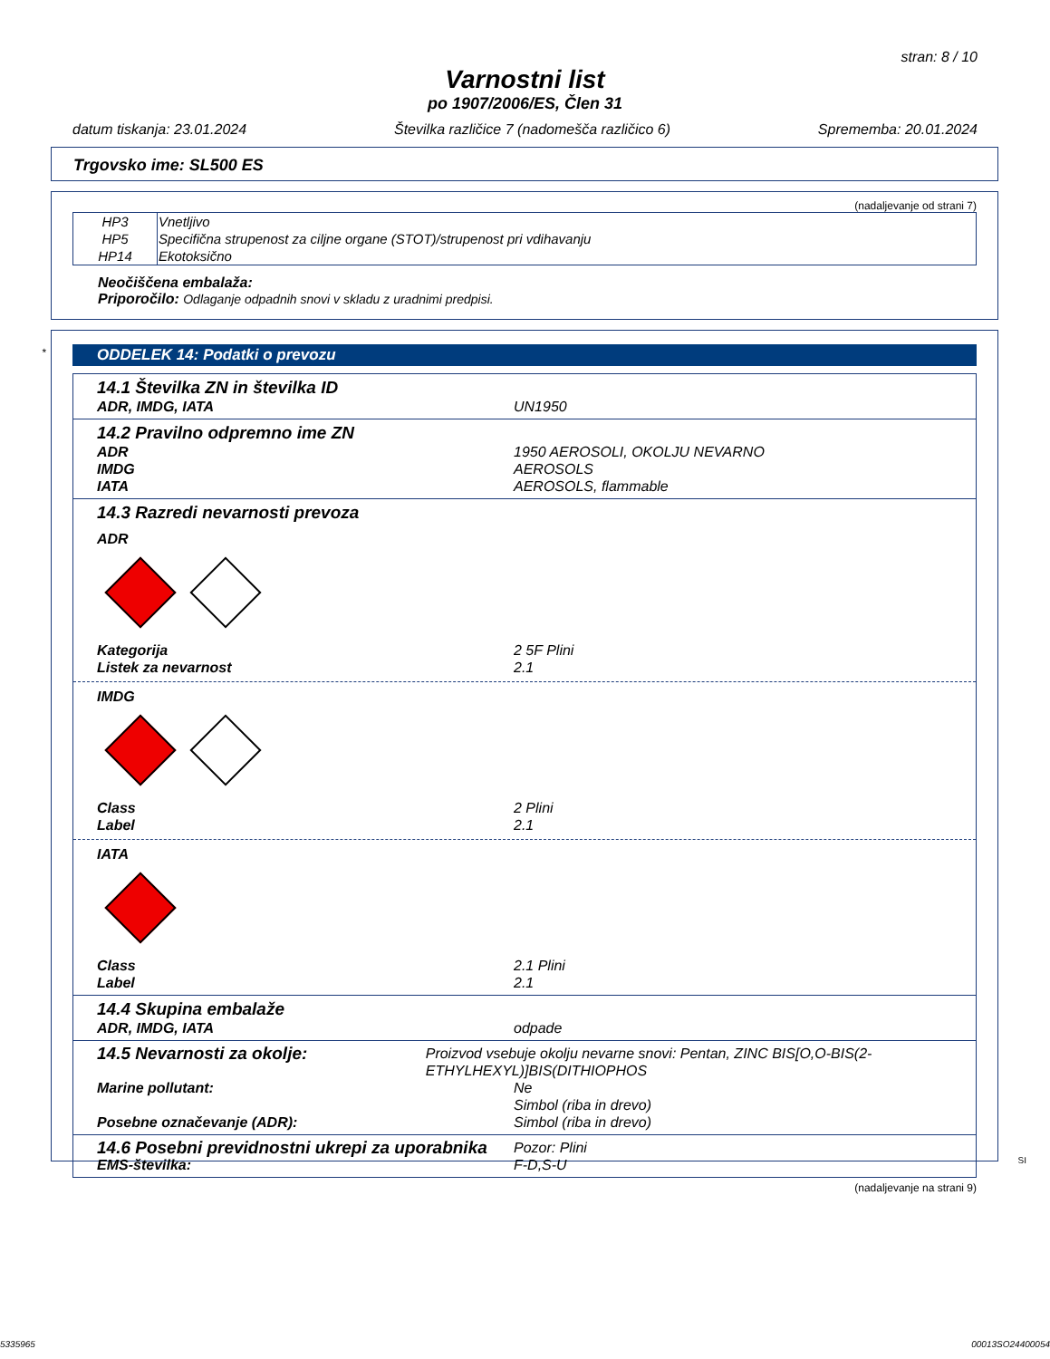stran: 8 / 10
Varnostni list
po 1907/2006/ES, Člen 31
datum tiskanja: 23.01.2024 Številka različice 7 (nadomešča različico 6) Sprememba: 20.01.2024
Trgovsko ime: SL500 ES
(nadaljevanje od strani 7)
| HP3 | Vnetljivo |
| HP5 | Specifična strupenost za ciljne organe (STOT)/strupenost pri vdihavanju |
| HP14 | Ekotoksično |
Neočiščena embalaža:
Priporočilo: Odlaganje odpadnih snovi v skladu z uradnimi predpisi.
*
ODDELEK 14: Podatki o prevozu
14.1 Številka ZN in številka ID
ADR, IMDG, IATA UN1950
14.2 Pravilno odpremno ime ZN
ADR 1950 AEROSOLI, OKOLJU NEVARNO
IMDG AEROSOLS
IATA AEROSOLS, flammable
14.3 Razredi nevarnosti prevoza
ADR
Kategorija 2 5F Plini
Listek za nevarnost 2.1
IMDG
Class 2 Plini
Label 2.1
IATA
Class 2.1 Plini
Label 2.1
14.4 Skupina embalaže
ADR, IMDG, IATA odpade
14.5 Nevarnosti za okolje: Proizvod vsebuje okolju nevarne snovi: Pentan, ZINC BIS[O,O-BIS(2-ETHYLHEXYL)]BIS(DITHIOPHOS
Marine pollutant: Ne
Simbol (riba in drevo)
Posebne označevanje (ADR): Simbol (riba in drevo)
14.6 Posebni previdnostni ukrepi za uporabnika Pozor: Plini
EMS-številka: F-D,S-U
(nadaljevanje na strani 9)
SI
5335965 00013SO24400054